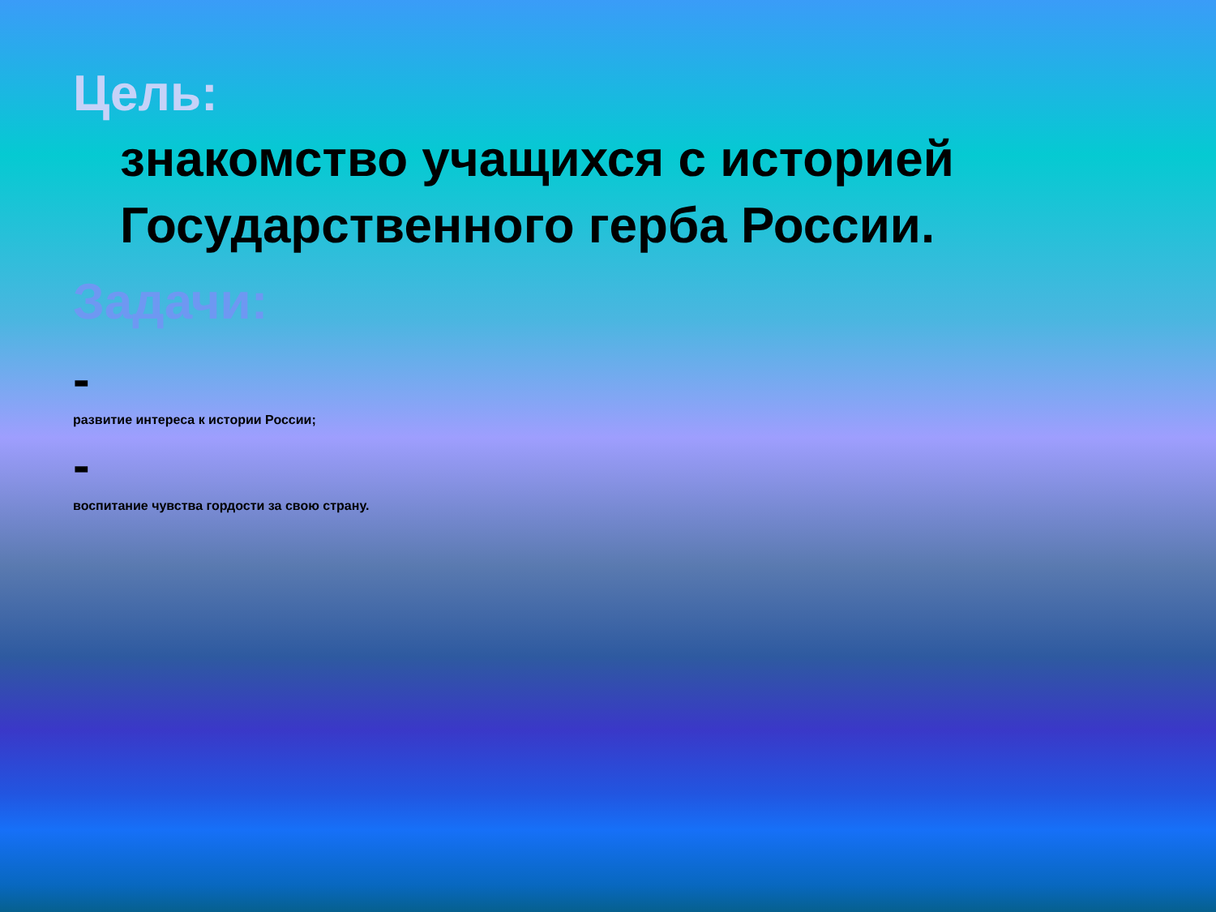Цель:
знакомство учащихся с историей Государственного герба России.
Задачи:
-
развитие интереса к истории России;
-
воспитание чувства гордости за свою страну.